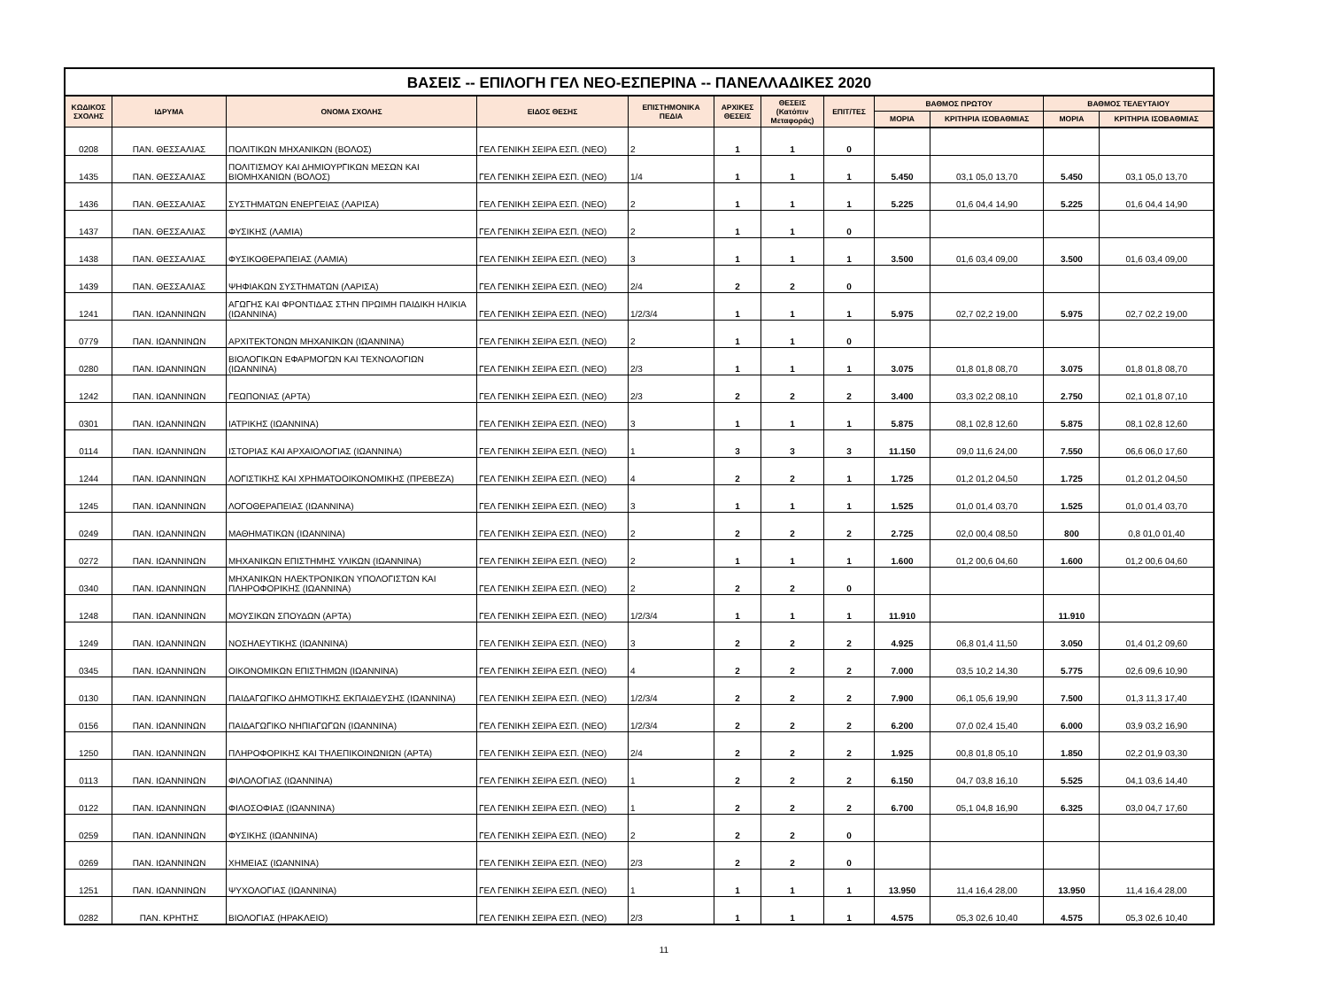ΒΑΣΕΙΣ -- ΕΠΙΛΟΓΗ ΓΕΛ ΝΕΟ-ΕΣΠΕΡΙΝΑ -- ΠΑΝΕΛΛΑΔΙΚΕΣ 2020
| ΚΩΔΙΚΟΣ ΣΧΟΛΗΣ | ΙΔΡΥΜΑ | ΟΝΟΜΑ ΣΧΟΛΗΣ | ΕΙΔΟΣ ΘΕΣΗΣ | ΕΠΙΣΤΗΜΟΝΙΚΑ ΠΕΔΙΑ | ΑΡΧΙΚΕΣ ΘΕΣΕΙΣ | ΘΕΣΕΙΣ (Κατόπιν Μεταφοράς) | ΕΠΙΤ/ΤΕΣ | ΒΑΘΜΟΣ ΠΡΩΤΟΥ | | ΒΑΘΜΟΣ ΤΕΛΕΥΤΑΙΟΥ | |
| --- | --- | --- | --- | --- | --- | --- | --- | --- | --- | --- | --- |
| | | | | | | | | ΜΟΡΙΑ | ΚΡΙΤΗΡΙΑ ΙΣΟΒΑΘΜΙΑΣ | ΜΟΡΙΑ | ΚΡΙΤΗΡΙΑ ΙΣΟΒΑΘΜΙΑΣ |
| 0208 | ΠΑΝ. ΘΕΣΣΑΛΙΑΣ | ΠΟΛΙΤΙΚΩΝ ΜΗΧΑΝΙΚΩΝ (ΒΟΛΟΣ) | ΓΕΛ ΓΕΝΙΚΗ ΣΕΙΡΑ ΕΣΠ. (ΝΕΟ) | 2 | 1 | 1 | 0 | | | | |
| 1435 | ΠΑΝ. ΘΕΣΣΑΛΙΑΣ | ΠΟΛΙΤΙΣΜΟΥ ΚΑΙ ΔΗΜΙΟΥΡΓΙΚΩΝ ΜΕΣΩΝ ΚΑΙ ΒΙΟΜΗΧΑΝΙΩΝ (ΒΟΛΟΣ) | ΓΕΛ ΓΕΝΙΚΗ ΣΕΙΡΑ ΕΣΠ. (ΝΕΟ) | 1/4 | 1 | 1 | 1 | 5.450 | 03,1 05,0 13,70 | 5.450 | 03,1 05,0 13,70 |
| 1436 | ΠΑΝ. ΘΕΣΣΑΛΙΑΣ | ΣΥΣΤΗΜΑΤΩΝ ΕΝΕΡΓΕΙΑΣ (ΛΑΡΙΣΑ) | ΓΕΛ ΓΕΝΙΚΗ ΣΕΙΡΑ ΕΣΠ. (ΝΕΟ) | 2 | 1 | 1 | 1 | 5.225 | 01,6 04,4 14,90 | 5.225 | 01,6 04,4 14,90 |
| 1437 | ΠΑΝ. ΘΕΣΣΑΛΙΑΣ | ΦΥΣΙΚΗΣ (ΛΑΜΙΑ) | ΓΕΛ ΓΕΝΙΚΗ ΣΕΙΡΑ ΕΣΠ. (ΝΕΟ) | 2 | 1 | 1 | 0 | | | | |
| 1438 | ΠΑΝ. ΘΕΣΣΑΛΙΑΣ | ΦΥΣΙΚΟΘΕΡΑΠΕΙΑΣ (ΛΑΜΙΑ) | ΓΕΛ ΓΕΝΙΚΗ ΣΕΙΡΑ ΕΣΠ. (ΝΕΟ) | 3 | 1 | 1 | 1 | 3.500 | 01,6 03,4 09,00 | 3.500 | 01,6 03,4 09,00 |
| 1439 | ΠΑΝ. ΘΕΣΣΑΛΙΑΣ | ΨΗΦΙΑΚΩΝ ΣΥΣΤΗΜΑΤΩΝ (ΛΑΡΙΣΑ) | ΓΕΛ ΓΕΝΙΚΗ ΣΕΙΡΑ ΕΣΠ. (ΝΕΟ) | 2/4 | 2 | 2 | 0 | | | | |
| 1241 | ΠΑΝ. ΙΩΑΝΝΙΝΩΝ | ΑΓΩΓΗΣ ΚΑΙ ΦΡΟΝΤΙΔΑΣ ΣΤΗΝ ΠΡΩΙΜΗ ΠΑΙΔΙΚΗ ΗΛΙΚΙΑ (ΙΩΑΝΝΙΝΑ) | ΓΕΛ ΓΕΝΙΚΗ ΣΕΙΡΑ ΕΣΠ. (ΝΕΟ) | 1/2/3/4 | 1 | 1 | 1 | 5.975 | 02,7 02,2 19,00 | 5.975 | 02,7 02,2 19,00 |
| 0779 | ΠΑΝ. ΙΩΑΝΝΙΝΩΝ | ΑΡΧΙΤΕΚΤΟΝΩΝ ΜΗΧΑΝΙΚΩΝ (ΙΩΑΝΝΙΝΑ) | ΓΕΛ ΓΕΝΙΚΗ ΣΕΙΡΑ ΕΣΠ. (ΝΕΟ) | 2 | 1 | 1 | 0 | | | | |
| 0280 | ΠΑΝ. ΙΩΑΝΝΙΝΩΝ | ΒΙΟΛΟΓΙΚΩΝ ΕΦΑΡΜΟΓΩΝ ΚΑΙ ΤΕΧΝΟΛΟΓΙΩΝ (ΙΩΑΝΝΙΝΑ) | ΓΕΛ ΓΕΝΙΚΗ ΣΕΙΡΑ ΕΣΠ. (ΝΕΟ) | 2/3 | 1 | 1 | 1 | 3.075 | 01,8 01,8 08,70 | 3.075 | 01,8 01,8 08,70 |
| 1242 | ΠΑΝ. ΙΩΑΝΝΙΝΩΝ | ΓΕΩΠΟΝΙΑΣ (ΑΡΤΑ) | ΓΕΛ ΓΕΝΙΚΗ ΣΕΙΡΑ ΕΣΠ. (ΝΕΟ) | 2/3 | 2 | 2 | 2 | 3.400 | 03,3 02,2 08,10 | 2.750 | 02,1 01,8 07,10 |
| 0301 | ΠΑΝ. ΙΩΑΝΝΙΝΩΝ | ΙΑΤΡΙΚΗΣ (ΙΩΑΝΝΙΝΑ) | ΓΕΛ ΓΕΝΙΚΗ ΣΕΙΡΑ ΕΣΠ. (ΝΕΟ) | 3 | 1 | 1 | 1 | 5.875 | 08,1 02,8 12,60 | 5.875 | 08,1 02,8 12,60 |
| 0114 | ΠΑΝ. ΙΩΑΝΝΙΝΩΝ | ΙΣΤΟΡΙΑΣ ΚΑΙ ΑΡΧΑΙΟΛΟΓΙΑΣ (ΙΩΑΝΝΙΝΑ) | ΓΕΛ ΓΕΝΙΚΗ ΣΕΙΡΑ ΕΣΠ. (ΝΕΟ) | 1 | 3 | 3 | 3 | 11.150 | 09,0 11,6 24,00 | 7.550 | 06,6 06,0 17,60 |
| 1244 | ΠΑΝ. ΙΩΑΝΝΙΝΩΝ | ΛΟΓΙΣΤΙΚΗΣ ΚΑΙ ΧΡΗΜΑΤΟΟΙΚΟΝΟΜΙΚΗΣ (ΠΡΕΒΕΖΑ) | ΓΕΛ ΓΕΝΙΚΗ ΣΕΙΡΑ ΕΣΠ. (ΝΕΟ) | 4 | 2 | 2 | 1 | 1.725 | 01,2 01,2 04,50 | 1.725 | 01,2 01,2 04,50 |
| 1245 | ΠΑΝ. ΙΩΑΝΝΙΝΩΝ | ΛΟΓΟΘΕΡΑΠΕΙΑΣ (ΙΩΑΝΝΙΝΑ) | ΓΕΛ ΓΕΝΙΚΗ ΣΕΙΡΑ ΕΣΠ. (ΝΕΟ) | 3 | 1 | 1 | 1 | 1.525 | 01,0 01,4 03,70 | 1.525 | 01,0 01,4 03,70 |
| 0249 | ΠΑΝ. ΙΩΑΝΝΙΝΩΝ | ΜΑΘΗΜΑΤΙΚΩΝ (ΙΩΑΝΝΙΝΑ) | ΓΕΛ ΓΕΝΙΚΗ ΣΕΙΡΑ ΕΣΠ. (ΝΕΟ) | 2 | 2 | 2 | 2 | 2.725 | 02,0 00,4 08,50 | 800 | 0,8 01,0 01,40 |
| 0272 | ΠΑΝ. ΙΩΑΝΝΙΝΩΝ | ΜΗΧΑΝΙΚΩΝ ΕΠΙΣΤΗΜΗΣ ΥΛΙΚΩΝ (ΙΩΑΝΝΙΝΑ) | ΓΕΛ ΓΕΝΙΚΗ ΣΕΙΡΑ ΕΣΠ. (ΝΕΟ) | 2 | 1 | 1 | 1 | 1.600 | 01,2 00,6 04,60 | 1.600 | 01,2 00,6 04,60 |
| 0340 | ΠΑΝ. ΙΩΑΝΝΙΝΩΝ | ΜΗΧΑΝΙΚΩΝ ΗΛΕΚΤΡΟΝΙΚΩΝ ΥΠΟΛΟΓΙΣΤΩΝ ΚΑΙ ΠΛΗΡΟΦΟΡΙΚΗΣ (ΙΩΑΝΝΙΝΑ) | ΓΕΛ ΓΕΝΙΚΗ ΣΕΙΡΑ ΕΣΠ. (ΝΕΟ) | 2 | 2 | 2 | 0 | | | | |
| 1248 | ΠΑΝ. ΙΩΑΝΝΙΝΩΝ | ΜΟΥΣΙΚΩΝ ΣΠΟΥΔΩΝ (ΑΡΤΑ) | ΓΕΛ ΓΕΝΙΚΗ ΣΕΙΡΑ ΕΣΠ. (ΝΕΟ) | 1/2/3/4 | 1 | 1 | 1 | 11.910 | | 11.910 | |
| 1249 | ΠΑΝ. ΙΩΑΝΝΙΝΩΝ | ΝΟΣΗΛΕΥΤΙΚΗΣ (ΙΩΑΝΝΙΝΑ) | ΓΕΛ ΓΕΝΙΚΗ ΣΕΙΡΑ ΕΣΠ. (ΝΕΟ) | 3 | 2 | 2 | 2 | 4.925 | 06,8 01,4 11,50 | 3.050 | 01,4 01,2 09,60 |
| 0345 | ΠΑΝ. ΙΩΑΝΝΙΝΩΝ | ΟΙΚΟΝΟΜΙΚΩΝ ΕΠΙΣΤΗΜΩΝ (ΙΩΑΝΝΙΝΑ) | ΓΕΛ ΓΕΝΙΚΗ ΣΕΙΡΑ ΕΣΠ. (ΝΕΟ) | 4 | 2 | 2 | 2 | 7.000 | 03,5 10,2 14,30 | 5.775 | 02,6 09,6 10,90 |
| 0130 | ΠΑΝ. ΙΩΑΝΝΙΝΩΝ | ΠΑΙΔΑΓΩΓΙΚΟ ΔΗΜΟΤΙΚΗΣ ΕΚΠΑΙΔΕΥΣΗΣ (ΙΩΑΝΝΙΝΑ) | ΓΕΛ ΓΕΝΙΚΗ ΣΕΙΡΑ ΕΣΠ. (ΝΕΟ) | 1/2/3/4 | 2 | 2 | 2 | 7.900 | 06,1 05,6 19,90 | 7.500 | 01,3 11,3 17,40 |
| 0156 | ΠΑΝ. ΙΩΑΝΝΙΝΩΝ | ΠΑΙΔΑΓΩΓΙΚΟ ΝΗΠΙΑΓΩΓΩΝ (ΙΩΑΝΝΙΝΑ) | ΓΕΛ ΓΕΝΙΚΗ ΣΕΙΡΑ ΕΣΠ. (ΝΕΟ) | 1/2/3/4 | 2 | 2 | 2 | 6.200 | 07,0 02,4 15,40 | 6.000 | 03,9 03,2 16,90 |
| 1250 | ΠΑΝ. ΙΩΑΝΝΙΝΩΝ | ΠΛΗΡΟΦΟΡΙΚΗΣ ΚΑΙ ΤΗΛΕΠΙΚΟΙΝΩΝΙΩΝ (ΑΡΤΑ) | ΓΕΛ ΓΕΝΙΚΗ ΣΕΙΡΑ ΕΣΠ. (ΝΕΟ) | 2/4 | 2 | 2 | 2 | 1.925 | 00,8 01,8 05,10 | 1.850 | 02,2 01,9 03,30 |
| 0113 | ΠΑΝ. ΙΩΑΝΝΙΝΩΝ | ΦΙΛΟΛΟΓΙΑΣ (ΙΩΑΝΝΙΝΑ) | ΓΕΛ ΓΕΝΙΚΗ ΣΕΙΡΑ ΕΣΠ. (ΝΕΟ) | 1 | 2 | 2 | 2 | 6.150 | 04,7 03,8 16,10 | 5.525 | 04,1 03,6 14,40 |
| 0122 | ΠΑΝ. ΙΩΑΝΝΙΝΩΝ | ΦΙΛΟΣΟΦΙΑΣ (ΙΩΑΝΝΙΝΑ) | ΓΕΛ ΓΕΝΙΚΗ ΣΕΙΡΑ ΕΣΠ. (ΝΕΟ) | 1 | 2 | 2 | 2 | 6.700 | 05,1 04,8 16,90 | 6.325 | 03,0 04,7 17,60 |
| 0259 | ΠΑΝ. ΙΩΑΝΝΙΝΩΝ | ΦΥΣΙΚΗΣ (ΙΩΑΝΝΙΝΑ) | ΓΕΛ ΓΕΝΙΚΗ ΣΕΙΡΑ ΕΣΠ. (ΝΕΟ) | 2 | 2 | 2 | 0 | | | | |
| 0269 | ΠΑΝ. ΙΩΑΝΝΙΝΩΝ | ΧΗΜΕΙΑΣ (ΙΩΑΝΝΙΝΑ) | ΓΕΛ ΓΕΝΙΚΗ ΣΕΙΡΑ ΕΣΠ. (ΝΕΟ) | 2/3 | 2 | 2 | 0 | | | | |
| 1251 | ΠΑΝ. ΙΩΑΝΝΙΝΩΝ | ΨΥΧΟΛΟΓΙΑΣ (ΙΩΑΝΝΙΝΑ) | ΓΕΛ ΓΕΝΙΚΗ ΣΕΙΡΑ ΕΣΠ. (ΝΕΟ) | 1 | 1 | 1 | 1 | 13.950 | 11,4 16,4 28,00 | 13.950 | 11,4 16,4 28,00 |
| 0282 | ΠΑΝ. ΚΡΗΤΗΣ | ΒΙΟΛΟΓΙΑΣ (ΗΡΑΚΛΕΙΟ) | ΓΕΛ ΓΕΝΙΚΗ ΣΕΙΡΑ ΕΣΠ. (ΝΕΟ) | 2/3 | 1 | 1 | 1 | 4.575 | 05,3 02,6 10,40 | 4.575 | 05,3 02,6 10,40 |
11